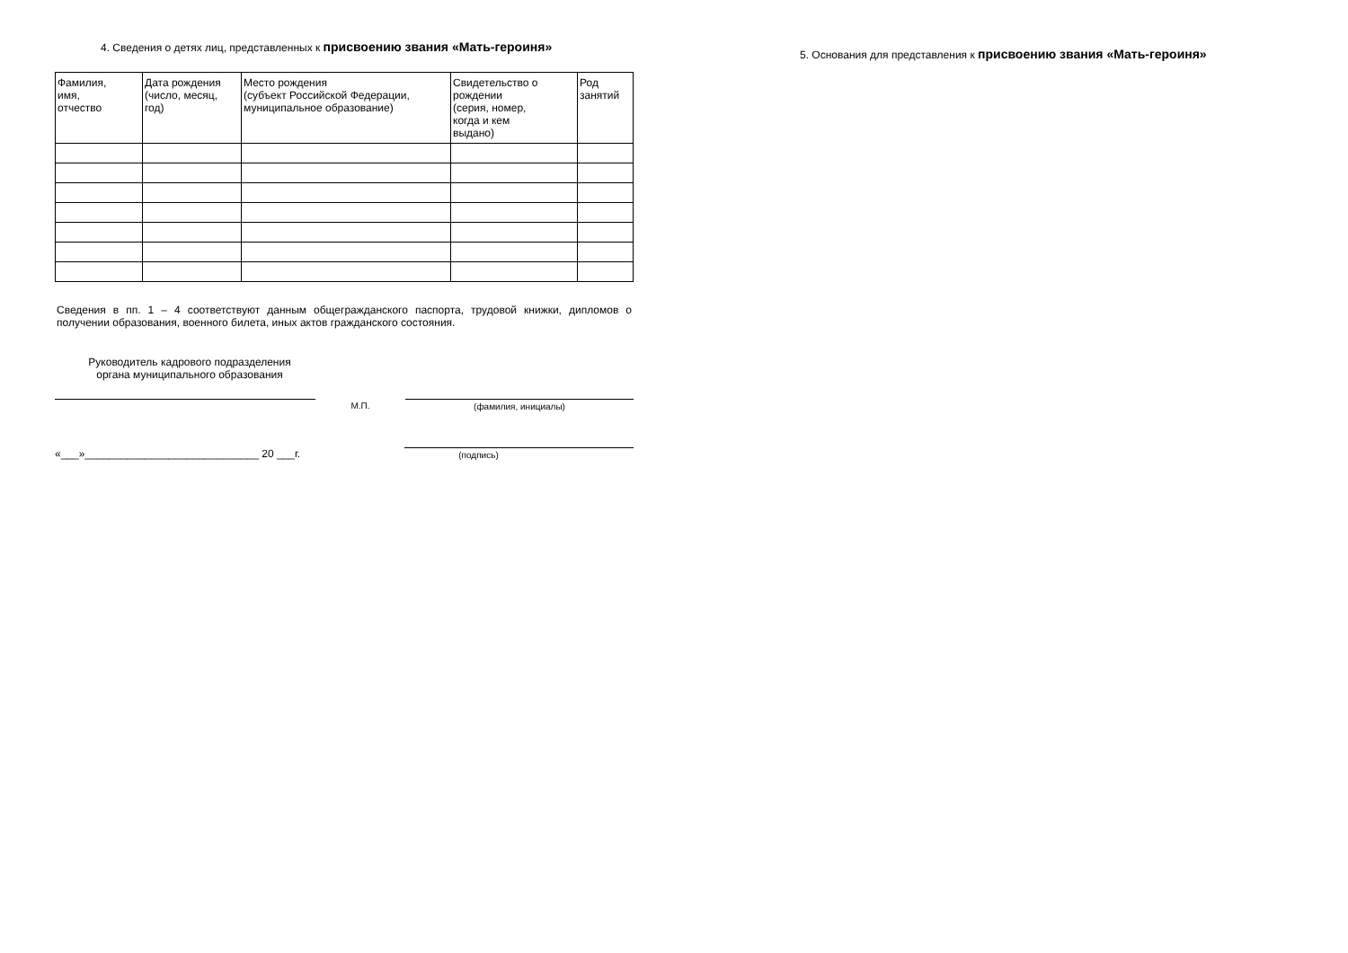4. Сведения о детях лиц, представленных к присвоению звания «Мать-героиня»
| Фамилия, имя, отчество | Дата рождения (число, месяц, год) | Место рождения (субъект Российской Федерации, муниципальное образование) | Свидетельство о рождении (серия, номер, когда и кем выдано) | Род занятий |
| --- | --- | --- | --- | --- |
Сведения в пп. 1 – 4 соответствуют данным общегражданского паспорта, трудовой книжки, дипломов о получении образования, военного билета, иных актов гражданского состояния.
Руководитель кадрового подразделения
органа муниципального образования
М.П. (фамилия, инициалы)
«___»_____________________________ 20 ___г.
(подпись)
5. Основания для представления к присвоению звания «Мать-героиня»